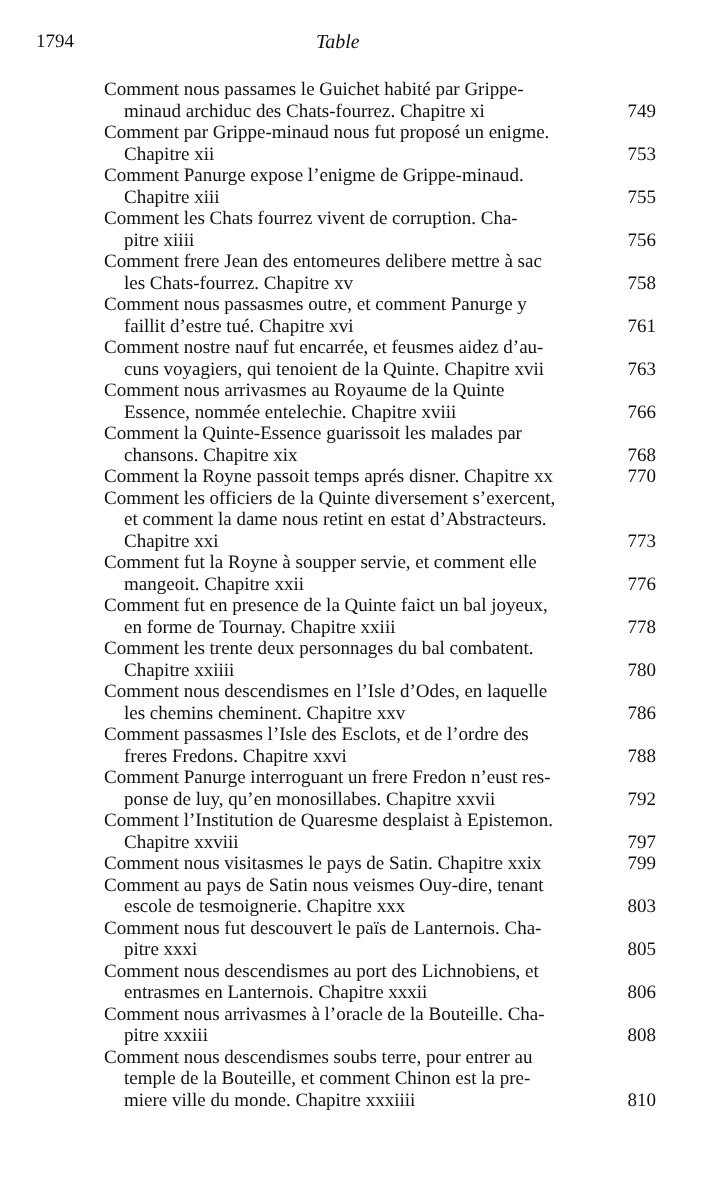1794 Table
Comment nous passames le Guichet habité par Grippe-
minaud archiduc des Chats-fourrez. Chapitre xi
749
Comment par Grippe-minaud nous fut proposé un enigme.
Chapitre xii
753
Comment Panurge expose l’enigme de Grippe-minaud.
Chapitre xiii
755
Comment les Chats fourrez vivent de corruption. Cha-
pitre xiiii
756
Comment frere Jean des entomeures delibere mettre à sac
les Chats-fourrez. Chapitre xv
758
Comment nous passasmes outre, et comment Panurge y
faillit d’estre tué. Chapitre xvi
761
Comment nostre nauf fut encarrée, et feusmes aidez d’au-
cuns voyagiers, qui tenoient de la Quinte. Chapitre xvii
763
Comment nous arrivasmes au Royaume de la Quinte
Essence, nommée entelechie. Chapitre xviii
766
Comment la Quinte-Essence guarissoit les malades par
chansons. Chapitre xix
768
Comment la Royne passoit temps aprés disner. Chapitre xx
770
Comment les officiers de la Quinte diversement s’exercent,
et comment la dame nous retint en estat d’Abstracteurs.
Chapitre xxi
773
Comment fut la Royne à soupper servie, et comment elle
mangeoit. Chapitre xxii
776
Comment fut en presence de la Quinte faict un bal joyeux,
en forme de Tournay. Chapitre xxiii
778
Comment les trente deux personnages du bal combatent.
Chapitre xxiiii
780
Comment nous descendismes en l’Isle d’Odes, en laquelle
les chemins cheminent. Chapitre xxv
786
Comment passasmes l’Isle des Esclots, et de l’ordre des
freres Fredons. Chapitre xxvi
788
Comment Panurge interroguant un frere Fredon n’eust res-
ponse de luy, qu’en monosillabes. Chapitre xxvii
792
Comment l’Institution de Quaresme desplaist à Epistemon.
Chapitre xxviii
797
Comment nous visitasmes le pays de Satin. Chapitre xxix
799
Comment au pays de Satin nous veismes Ouy-dire, tenant
escole de tesmoignerie. Chapitre xxx
803
Comment nous fut descouvert le païs de Lanternois. Cha-
pitre xxxi
805
Comment nous descendismes au port des Lichnobiens, et
entrasmes en Lanternois. Chapitre xxxii
806
Comment nous arrivasmes à l’oracle de la Bouteille. Cha-
pitre xxxiii
808
Comment nous descendismes soubs terre, pour entrer au
temple de la Bouteille, et comment Chinon est la pre-
miere ville du monde. Chapitre xxxiiii
810